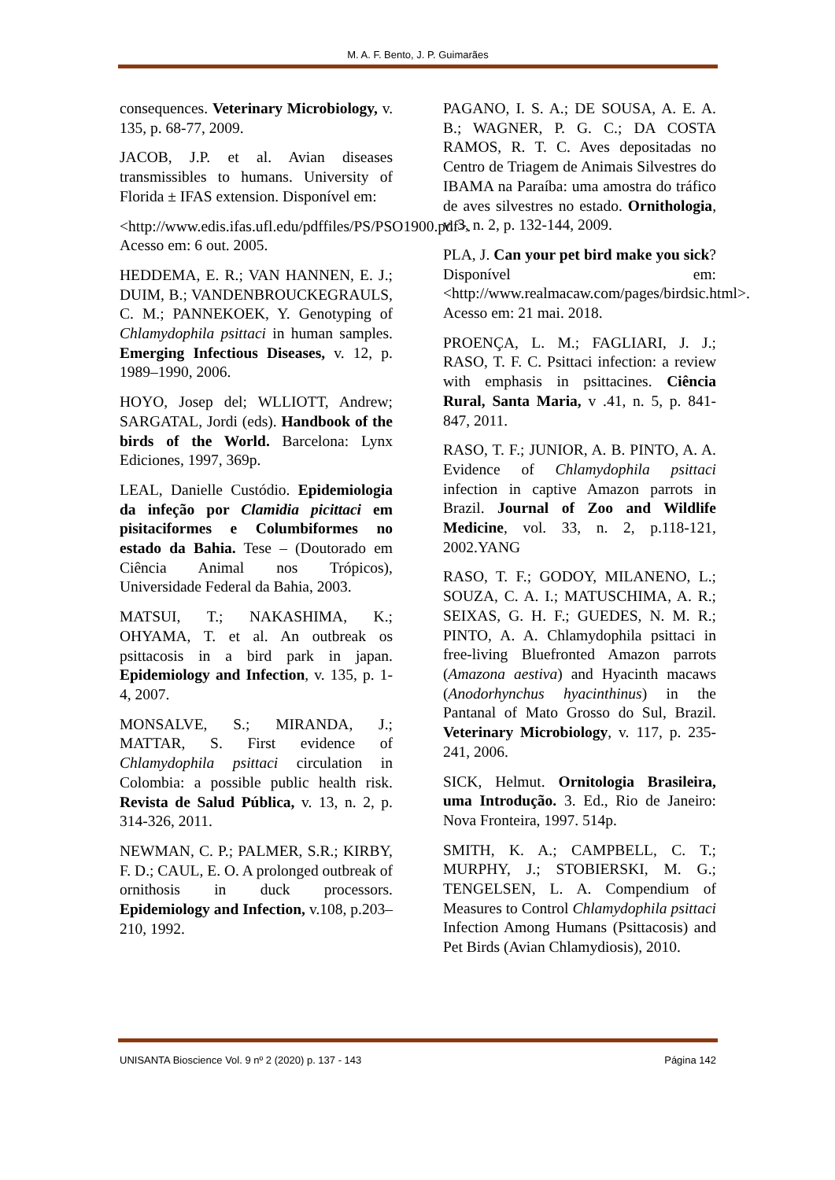M. A. F. Bento, J. P. Guimarães
consequences. Veterinary Microbiology, v. 135, p. 68-77, 2009.
JACOB, J.P. et al. Avian diseases transmissibles to humans. University of Florida ± IFAS extension. Disponível em:
<http://www.edis.ifas.ufl.edu/pdffiles/PS/PSO1900.pdf>. Acesso em: 6 out. 2005.
HEDDEMA, E. R.; VAN HANNEN, E. J.; DUIM, B.; VANDENBROUCKEGRAULS, C. M.; PANNEKOEK, Y. Genotyping of Chlamydophila psittaci in human samples. Emerging Infectious Diseases, v. 12, p. 1989–1990, 2006.
HOYO, Josep del; WLLIOTT, Andrew; SARGATAL, Jordi (eds). Handbook of the birds of the World. Barcelona: Lynx Ediciones, 1997, 369p.
LEAL, Danielle Custódio. Epidemiologia da infeção por Clamidia picittaci em pisitaciformes e Columbiformes no estado da Bahia. Tese – (Doutorado em Ciência Animal nos Trópicos), Universidade Federal da Bahia, 2003.
MATSUI, T.; NAKASHIMA, K.; OHYAMA, T. et al. An outbreak os psittacosis in a bird park in japan. Epidemiology and Infection, v. 135, p. 1-4, 2007.
MONSALVE, S.; MIRANDA, J.; MATTAR, S. First evidence of Chlamydophila psittaci circulation in Colombia: a possible public health risk. Revista de Salud Pública, v. 13, n. 2, p. 314-326, 2011.
NEWMAN, C. P.; PALMER, S.R.; KIRBY, F. D.; CAUL, E. O. A prolonged outbreak of ornithosis in duck processors. Epidemiology and Infection, v.108, p.203–210, 1992.
PAGANO, I. S. A.; DE SOUSA, A. E. A. B.; WAGNER, P. G. C.; DA COSTA RAMOS, R. T. C. Aves depositadas no Centro de Triagem de Animais Silvestres do IBAMA na Paraíba: uma amostra do tráfico de aves silvestres no estado. Ornithologia, v. 3, n. 2, p. 132-144, 2009.
PLA, J. Can your pet bird make you sick? Disponível em:<http://www.realmacaw.com/pages/birdsic.html>. Acesso em: 21 mai. 2018.
PROENÇA, L. M.; FAGLIARI, J. J.; RASO, T. F. C. Psittaci infection: a review with emphasis in psittacines. Ciência Rural, Santa Maria, v .41, n. 5, p. 841-847, 2011.
RASO, T. F.; JUNIOR, A. B. PINTO, A. A. Evidence of Chlamydophila psittaci infection in captive Amazon parrots in Brazil. Journal of Zoo and Wildlife Medicine, vol. 33, n. 2, p.118-121, 2002.YANG
RASO, T. F.; GODOY, MILANENO, L.; SOUZA, C. A. I.; MATUSCHIMA, A. R.; SEIXAS, G. H. F.; GUEDES, N. M. R.; PINTO, A. A. Chlamydophila psittaci in free-living Bluefronted Amazon parrots (Amazona aestiva) and Hyacinth macaws (Anodorhynchus hyacinthinus) in the Pantanal of Mato Grosso do Sul, Brazil. Veterinary Microbiology, v. 117, p. 235-241, 2006.
SICK, Helmut. Ornitologia Brasileira, uma Introdução. 3. Ed., Rio de Janeiro: Nova Fronteira, 1997. 514p.
SMITH, K. A.; CAMPBELL, C. T.; MURPHY, J.; STOBIERSKI, M. G.; TENGELSEN, L. A. Compendium of Measures to Control Chlamydophila psittaci Infection Among Humans (Psittacosis) and Pet Birds (Avian Chlamydiosis), 2010.
UNISANTA Bioscience Vol. 9 nº 2 (2020) p. 137 - 143 Página 142